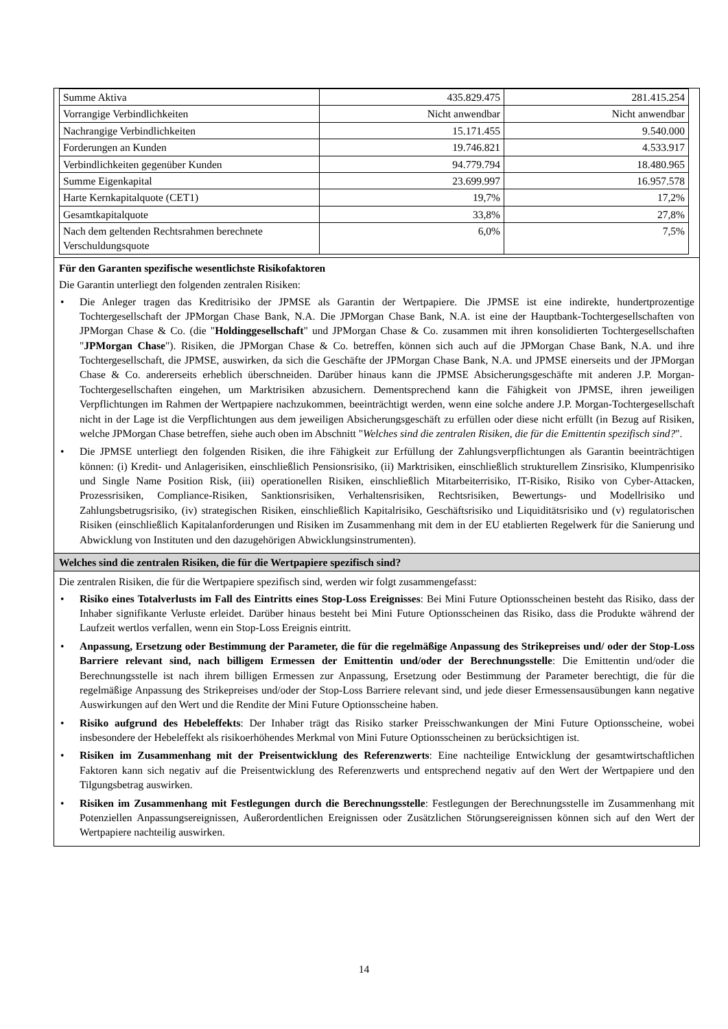| Summe Aktiva | 435.829.475 | 281.415.254 |
| Vorrangige Verbindlichkeiten | Nicht anwendbar | Nicht anwendbar |
| Nachrangige Verbindlichkeiten | 15.171.455 | 9.540.000 |
| Forderungen an Kunden | 19.746.821 | 4.533.917 |
| Verbindlichkeiten gegenüber Kunden | 94.779.794 | 18.480.965 |
| Summe Eigenkapital | 23.699.997 | 16.957.578 |
| Harte Kernkapitalquote (CET1) | 19,7% | 17,2% |
| Gesamtkapitalquote | 33,8% | 27,8% |
| Nach dem geltenden Rechtsrahmen berechnete Verschuldungsquote | 6,0% | 7,5% |
Für den Garanten spezifische wesentlichste Risikofaktoren
Die Garantin unterliegt den folgenden zentralen Risiken:
• Die Anleger tragen das Kreditrisiko der JPMSE als Garantin der Wertpapiere. Die JPMSE ist eine indirekte, hundertprozentige Tochtergesellschaft der JPMorgan Chase Bank, N.A. Die JPMorgan Chase Bank, N.A. ist eine der Hauptbank-Tochtergesellschaften von JPMorgan Chase & Co. (die "Holdinggesellschaft" und JPMorgan Chase & Co. zusammen mit ihren konsolidierten Tochtergesellschaften "JPMorgan Chase"). Risiken, die JPMorgan Chase & Co. betreffen, können sich auch auf die JPMorgan Chase Bank, N.A. und ihre Tochtergesellschaft, die JPMSE, auswirken, da sich die Geschäfte der JPMorgan Chase Bank, N.A. und JPMSE einerseits und der JPMorgan Chase & Co. andererseits erheblich überschneiden. Darüber hinaus kann die JPMSE Absicherungsgeschäfte mit anderen J.P. Morgan-Tochtergesellschaften eingehen, um Marktrisiken abzusichern. Dementsprechend kann die Fähigkeit von JPMSE, ihren jeweiligen Verpflichtungen im Rahmen der Wertpapiere nachzukommen, beeinträchtigt werden, wenn eine solche andere J.P. Morgan-Tochtergesellschaft nicht in der Lage ist die Verpflichtungen aus dem jeweiligen Absicherungsgeschäft zu erfüllen oder diese nicht erfüllt (in Bezug auf Risiken, welche JPMorgan Chase betreffen, siehe auch oben im Abschnitt "Welches sind die zentralen Risiken, die für die Emittentin spezifisch sind?".
• Die JPMSE unterliegt den folgenden Risiken, die ihre Fähigkeit zur Erfüllung der Zahlungsverpflichtungen als Garantin beeinträchtigen können: (i) Kredit- und Anlagerisiken, einschließlich Pensionsrisiko, (ii) Marktrisiken, einschließlich strukturellem Zinsrisiko, Klumpenrisiko und Single Name Position Risk, (iii) operationellen Risiken, einschließlich Mitarbeiterrisiko, IT-Risiko, Risiko von Cyber-Attacken, Prozessrisiken, Compliance-Risiken, Sanktionsrisiken, Verhaltensrisiken, Rechtsrisiken, Bewertungs- und Modellrisiko und Zahlungsbetrugsrisiko, (iv) strategischen Risiken, einschließlich Kapitalrisiko, Geschäftsrisiko und Liquiditätsrisiko und (v) regulatorischen Risiken (einschließlich Kapitalanforderungen und Risiken im Zusammenhang mit dem in der EU etablierten Regelwerk für die Sanierung und Abwicklung von Instituten und den dazugehörigen Abwicklungsinstrumenten).
Welches sind die zentralen Risiken, die für die Wertpapiere spezifisch sind?
Die zentralen Risiken, die für die Wertpapiere spezifisch sind, werden wir folgt zusammengefasst:
• Risiko eines Totalverlusts im Fall des Eintritts eines Stop-Loss Ereignisses: Bei Mini Future Optionsscheinen besteht das Risiko, dass der Inhaber signifikante Verluste erleidet. Darüber hinaus besteht bei Mini Future Optionsscheinen das Risiko, dass die Produkte während der Laufzeit wertlos verfallen, wenn ein Stop-Loss Ereignis eintritt.
• Anpassung, Ersetzung oder Bestimmung der Parameter, die für die regelmäßige Anpassung des Strikepreises und/ oder der Stop-Loss Barriere relevant sind, nach billigem Ermessen der Emittentin und/oder der Berechnungsstelle: Die Emittentin und/oder die Berechnungsstelle ist nach ihrem billigen Ermessen zur Anpassung, Ersetzung oder Bestimmung der Parameter berechtigt, die für die regelmäßige Anpassung des Strikepreises und/oder der Stop-Loss Barriere relevant sind, und jede dieser Ermessensausübungen kann negative Auswirkungen auf den Wert und die Rendite der Mini Future Optionsscheine haben.
• Risiko aufgrund des Hebeleffekts: Der Inhaber trägt das Risiko starker Preisschwankungen der Mini Future Optionsscheine, wobei insbesondere der Hebeleffekt als risikoerhöhendes Merkmal von Mini Future Optionsscheinen zu berücksichtigen ist.
• Risiken im Zusammenhang mit der Preisentwicklung des Referenzwerts: Eine nachteilige Entwicklung der gesamtwirtschaftlichen Faktoren kann sich negativ auf die Preisentwicklung des Referenzwerts und entsprechend negativ auf den Wert der Wertpapiere und den Tilgungsbetrag auswirken.
• Risiken im Zusammenhang mit Festlegungen durch die Berechnungsstelle: Festlegungen der Berechnungsstelle im Zusammenhang mit Potenziellen Anpassungsereignissen, Außerordentlichen Ereignissen oder Zusätzlichen Störungsereignissen können sich auf den Wert der Wertpapiere nachteilig auswirken.
14